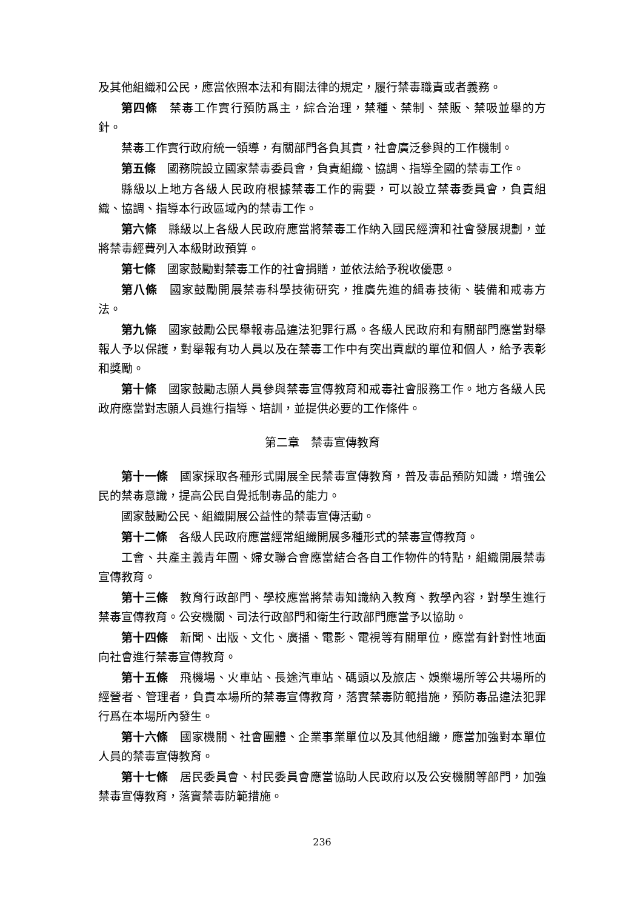及其他組織和公民，應當依照本法和有關法律的規定，履行禁毒職責或者義務。
第四條　禁毒工作實行預防爲主，綜合治理，禁種、禁制、禁販、禁吸並舉的方針。
禁毒工作實行政府統一領導，有關部門各負其責，社會廣泛參與的工作機制。
第五條　國務院設立國家禁毒委員會，負責組織、協調、指導全國的禁毒工作。
縣級以上地方各級人民政府根據禁毒工作的需要，可以設立禁毒委員會，負責組織、協調、指導本行政區域內的禁毒工作。
第六條　縣級以上各級人民政府應當將禁毒工作納入國民經濟和社會發展規劃，並將禁毒經費列入本級財政預算。
第七條　國家鼓勵對禁毒工作的社會捐贈，並依法給予稅收優惠。
第八條　國家鼓勵開展禁毒科學技術研究，推廣先進的緝毒技術、裝備和戒毒方法。
第九條　國家鼓勵公民舉報毒品違法犯罪行爲。各級人民政府和有關部門應當對舉報人予以保護，對舉報有功人員以及在禁毒工作中有突出貢獻的單位和個人，給予表彰和獎勵。
第十條　國家鼓勵志願人員參與禁毒宣傳教育和戒毒社會服務工作。地方各級人民政府應當對志願人員進行指導、培訓，並提供必要的工作條件。
第二章　禁毒宣傳教育
第十一條　國家採取各種形式開展全民禁毒宣傳教育，普及毒品預防知識，增強公民的禁毒意識，提高公民自覺抵制毒品的能力。
國家鼓勵公民、組織開展公益性的禁毒宣傳活動。
第十二條　各級人民政府應當經常組織開展多種形式的禁毒宣傳教育。
工會、共產主義青年團、婦女聯合會應當結合各自工作物件的特點，組織開展禁毒宣傳教育。
第十三條　教育行政部門、學校應當將禁毒知識納入教育、教學內容，對學生進行禁毒宣傳教育。公安機關、司法行政部門和衛生行政部門應當予以協助。
第十四條　新聞、出版、文化、廣播、電影、電視等有關單位，應當有針對性地面向社會進行禁毒宣傳教育。
第十五條　飛機場、火車站、長途汽車站、碼頭以及旅店、娛樂場所等公共場所的經營者、管理者，負責本場所的禁毒宣傳教育，落實禁毒防範措施，預防毒品違法犯罪行爲在本場所內發生。
第十六條　國家機關、社會團體、企業事業單位以及其他組織，應當加強對本單位人員的禁毒宣傳教育。
第十七條　居民委員會、村民委員會應當協助人民政府以及公安機關等部門，加強禁毒宣傳教育，落實禁毒防範措施。
236